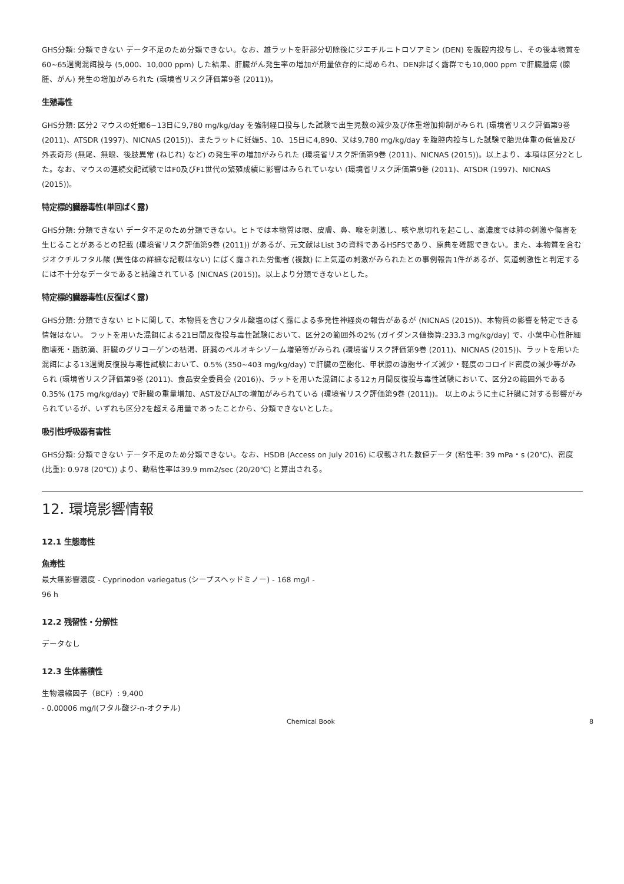GHS分類: 分類できない データ不足のため分類できない。なお、雄ラットを肝部分切除後にジエチルニトロソアミン (DEN) を腹腔内投与し、その後本物質を60~65週間混餌投与 (5,000、10,000 ppm) した結果、肝臓がん発生率の増加が用量依存的に認められ、DEN非ばく露群でも10,000 ppm で肝臓腫瘍 (腺腫、がん) 発生の増加がみられた (環境省リスク評価第9巻 (2011))。
生殖毒性
GHS分類: 区分2 マウスの妊娠6~13日に9,780 mg/kg/day を強制経口投与した試験で出生児数の減少及び体重増加抑制がみられ (環境省リスク評価第9巻 (2011)、ATSDR (1997)、NICNAS (2015))、またラットに妊娠5、10、15日に4,890、又は9,780 mg/kg/day を腹腔内投与した試験で胎児体重の低値及び外表奇形 (無尾、無眼、後肢異常 (ねじれ) など) の発生率の増加がみられた (環境省リスク評価第9巻 (2011)、NICNAS (2015))。以上より、本項は区分2とした。なお、マウスの連続交配試験ではF0及びF1世代の繁殖成績に影響はみられていない (環境省リスク評価第9巻 (2011)、ATSDR (1997)、NICNAS (2015))。
特定標的臓器毒性(単回ばく露)
GHS分類: 分類できない データ不足のため分類できない。ヒトでは本物質は眼、皮膚、鼻、喉を刺激し、咳や息切れを起こし、高濃度では肺の刺激や傷害を生じることがあるとの記載 (環境省リスク評価第9巻 (2011)) があるが、元文献はList 3の資料であるHSFSであり、原典を確認できない。また、本物質を含むジオクチルフタル酸 (異性体の詳細な記載はない) にばく露された労働者 (複数) に上気道の刺激がみられたとの事例報告1件があるが、気道刺激性と判定するには不十分なデータであると結論されている (NICNAS (2015))。以上より分類できないとした。
特定標的臓器毒性(反復ばく露)
GHS分類: 分類できない ヒトに関して、本物質を含むフタル酸塩のばく露による多発性神経炎の報告があるが (NICNAS (2015))、本物質の影響を特定できる情報はない。 ラットを用いた混餌による21日間反復投与毒性試験において、区分2の範囲外の2% (ガイダンス値換算:233.3 mg/kg/day) で、小葉中心性肝細胞壊死・脂肪滴、肝臓のグリコーゲンの枯渇、肝臓のペルオキシゾーム増殖等がみられ (環境省リスク評価第9巻 (2011)、NICNAS (2015))、ラットを用いた混餌による13週間反復投与毒性試験において、0.5% (350~403 mg/kg/day) で肝臓の空胞化、甲状腺の濾胞サイズ減少・軽度のコロイド密度の減少等がみられ (環境省リスク評価第9巻 (2011)、食品安全委員会 (2016))、ラットを用いた混餌による12ヵ月間反復投与毒性試験において、区分2の範囲外である0.35% (175 mg/kg/day) で肝臓の重量増加、AST及びALTの増加がみられている (環境省リスク評価第9巻 (2011))。 以上のように主に肝臓に対する影響がみられているが、いずれも区分2を超える用量であったことから、分類できないとした。
吸引性呼吸器有害性
GHS分類: 分類できない データ不足のため分類できない。なお、HSDB (Access on July 2016) に収載された数値データ (粘性率: 39 mPa・s (20℃)、密度 (比重): 0.978 (20℃)) より、動粘性率は39.9 mm2/sec (20/20℃) と算出される。
12. 環境影響情報
12.1 生態毒性
魚毒性
最大無影響濃度 - Cyprinodon variegatus (シープスヘッドミノー) - 168 mg/l -
96 h
12.2 残留性・分解性
データなし
12.3 生体蓄積性
生物濃縮因子（BCF）: 9,400
- 0.00006 mg/l(フタル酸ジ-n-オクチル)
Chemical Book 8